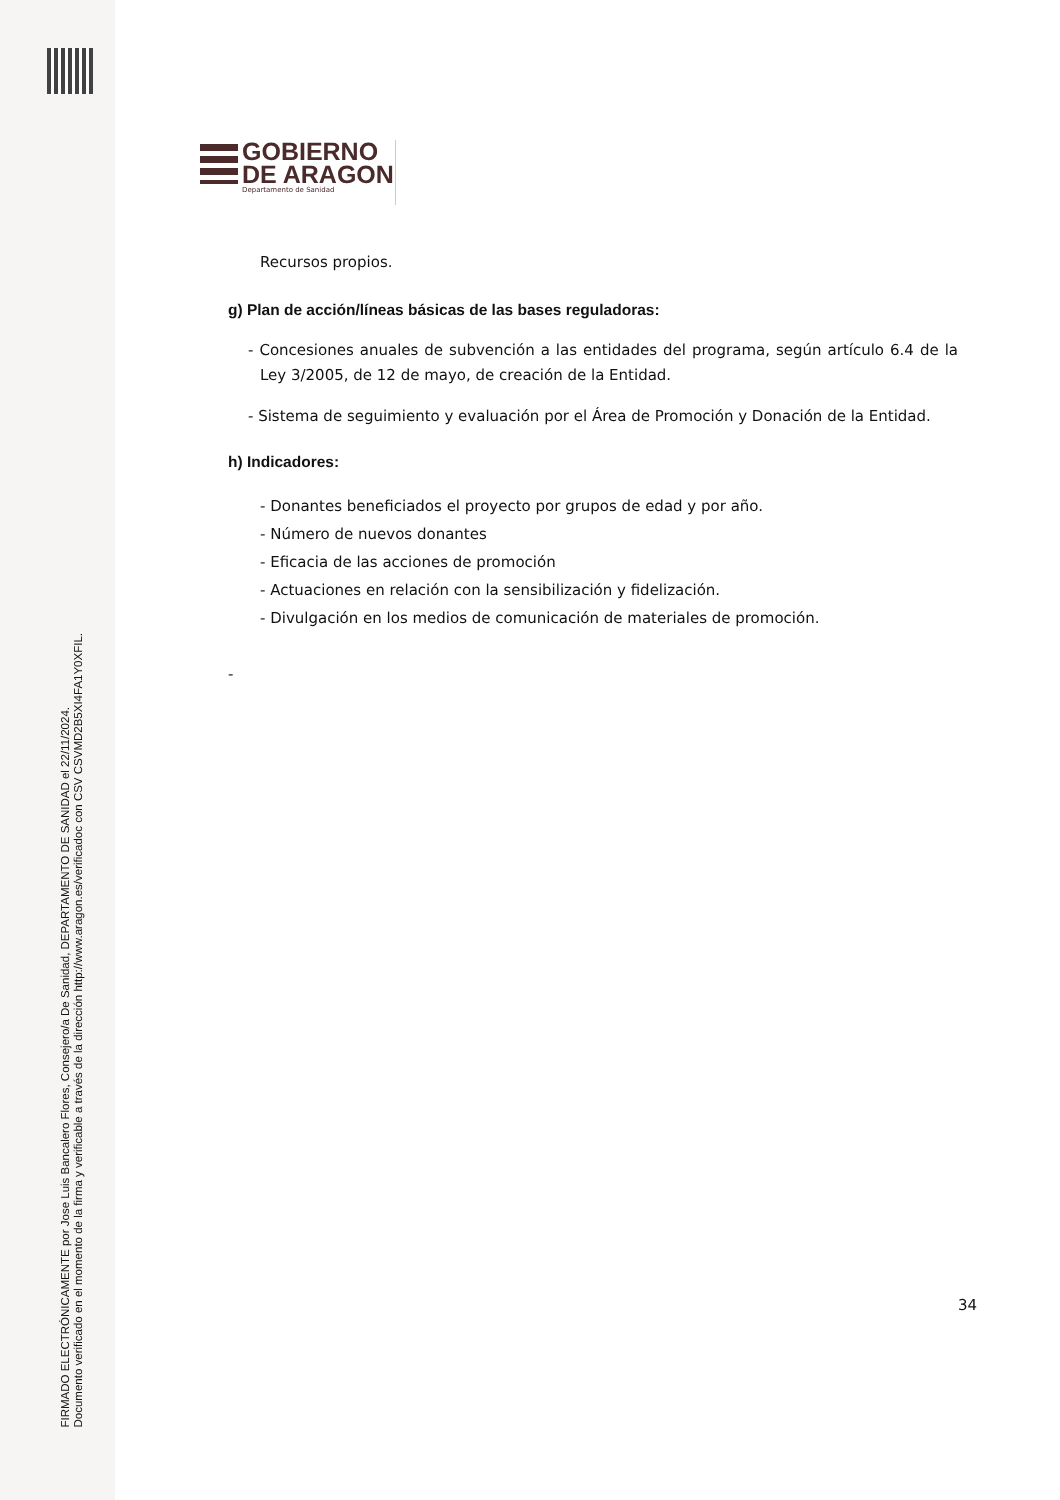FIRMADO ELECTRÓNICAMENTE por Jose Luis Bancalero Flores, Consejero/a De Sanidad, DEPARTAMENTO DE SANIDAD el 22/11/2024.
Documento verificado en el momento de la firma y verificable a través de la dirección http://www.aragon.es/verificadoc con CSV CSVMD2B5XI4FA1Y0XFIL.
GOBIERNO
DE ARAGON
Departamento de Sanidad
Recursos propios.
g) Plan de acción/líneas básicas de las bases reguladoras:
- Concesiones anuales de subvención a las entidades del programa, según artículo 6.4 de la Ley 3/2005, de 12 de mayo, de creación de la Entidad.
- Sistema de seguimiento y evaluación por el Área de Promoción y Donación de la Entidad.
h) Indicadores:
- Donantes beneficiados el proyecto por grupos de edad y por año.
- Número de nuevos donantes
- Eficacia de las acciones de promoción
- Actuaciones en relación con la sensibilización y fidelización.
- Divulgación en los medios de comunicación de materiales de promoción.
-
34